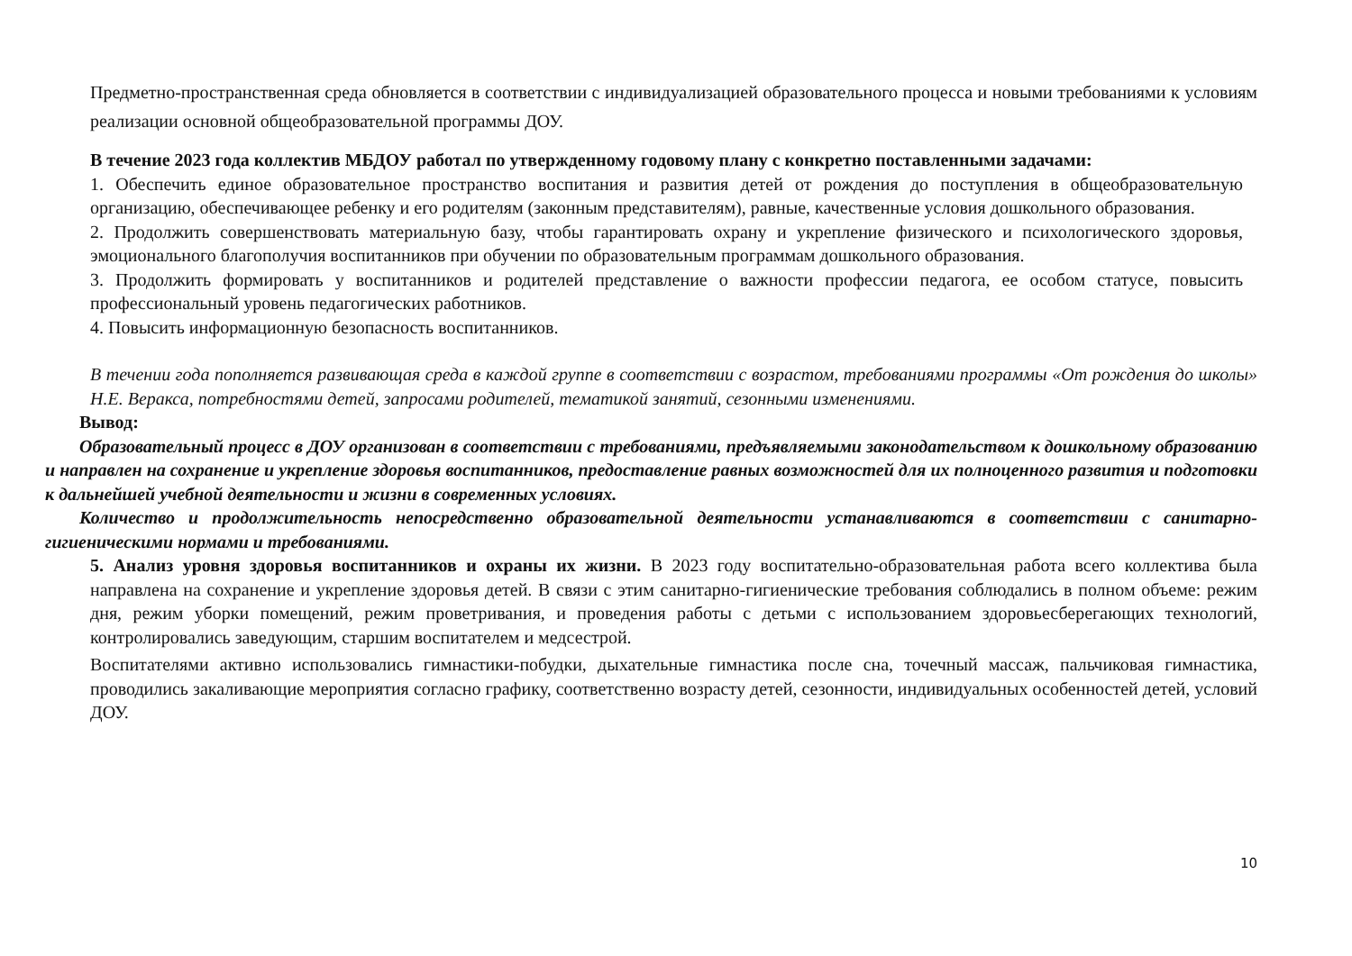Предметно-пространственная среда обновляется в соответствии с индивидуализацией образовательного процесса и новыми требованиями к условиям реализации основной общеобразовательной программы ДОУ.
В течение 2023 года коллектив МБДОУ работал по утвержденному годовому плану с конкретно поставленными задачами:
1. Обеспечить единое образовательное пространство воспитания и развития детей от рождения до поступления в общеобразовательную организацию, обеспечивающее ребенку и его родителям (законным представителям), равные, качественные условия дошкольного образования.
2. Продолжить совершенствовать материальную базу, чтобы гарантировать охрану и укрепление физического и психологического здоровья, эмоционального благополучия воспитанников при обучении по образовательным программам дошкольного образования.
3. Продолжить формировать у воспитанников и родителей представление о важности профессии педагога, ее особом статусе, повысить профессиональный уровень педагогических работников.
4. Повысить информационную безопасность воспитанников.
В течении года пополняется развивающая среда в каждой группе в соответствии с возрастом, требованиями программы «От рождения до школы» Н.Е. Веракса, потребностями детей, запросами родителей, тематикой занятий, сезонными изменениями.
Вывод:
Образовательный процесс в ДОУ организован в соответствии с требованиями, предъявляемыми законодательством к дошкольному образованию и направлен на сохранение и укрепление здоровья воспитанников, предоставление равных возможностей для их полноценного развития и подготовки к дальнейшей учебной деятельности и жизни в современных условиях.
Количество и продолжительность непосредственно образовательной деятельности устанавливаются в соответствии с санитарно-гигиеническими нормами и требованиями.
5. Анализ уровня здоровья воспитанников и охраны их жизни. В 2023 году воспитательно-образовательная работа всего коллектива была направлена на сохранение и укрепление здоровья детей. В связи с этим санитарно-гигиенические требования соблюдались в полном объеме: режим дня, режим уборки помещений, режим проветривания, и проведения работы с детьми с использованием здоровьесберегающих технологий, контролировались заведующим, старшим воспитателем и медсестрой.
Воспитателями активно использовались гимнастики-побудки, дыхательные гимнастика после сна, точечный массаж, пальчиковая гимнастика, проводились закаливающие мероприятия согласно графику, соответственно возрасту детей, сезонности, индивидуальных особенностей детей, условий ДОУ.
10